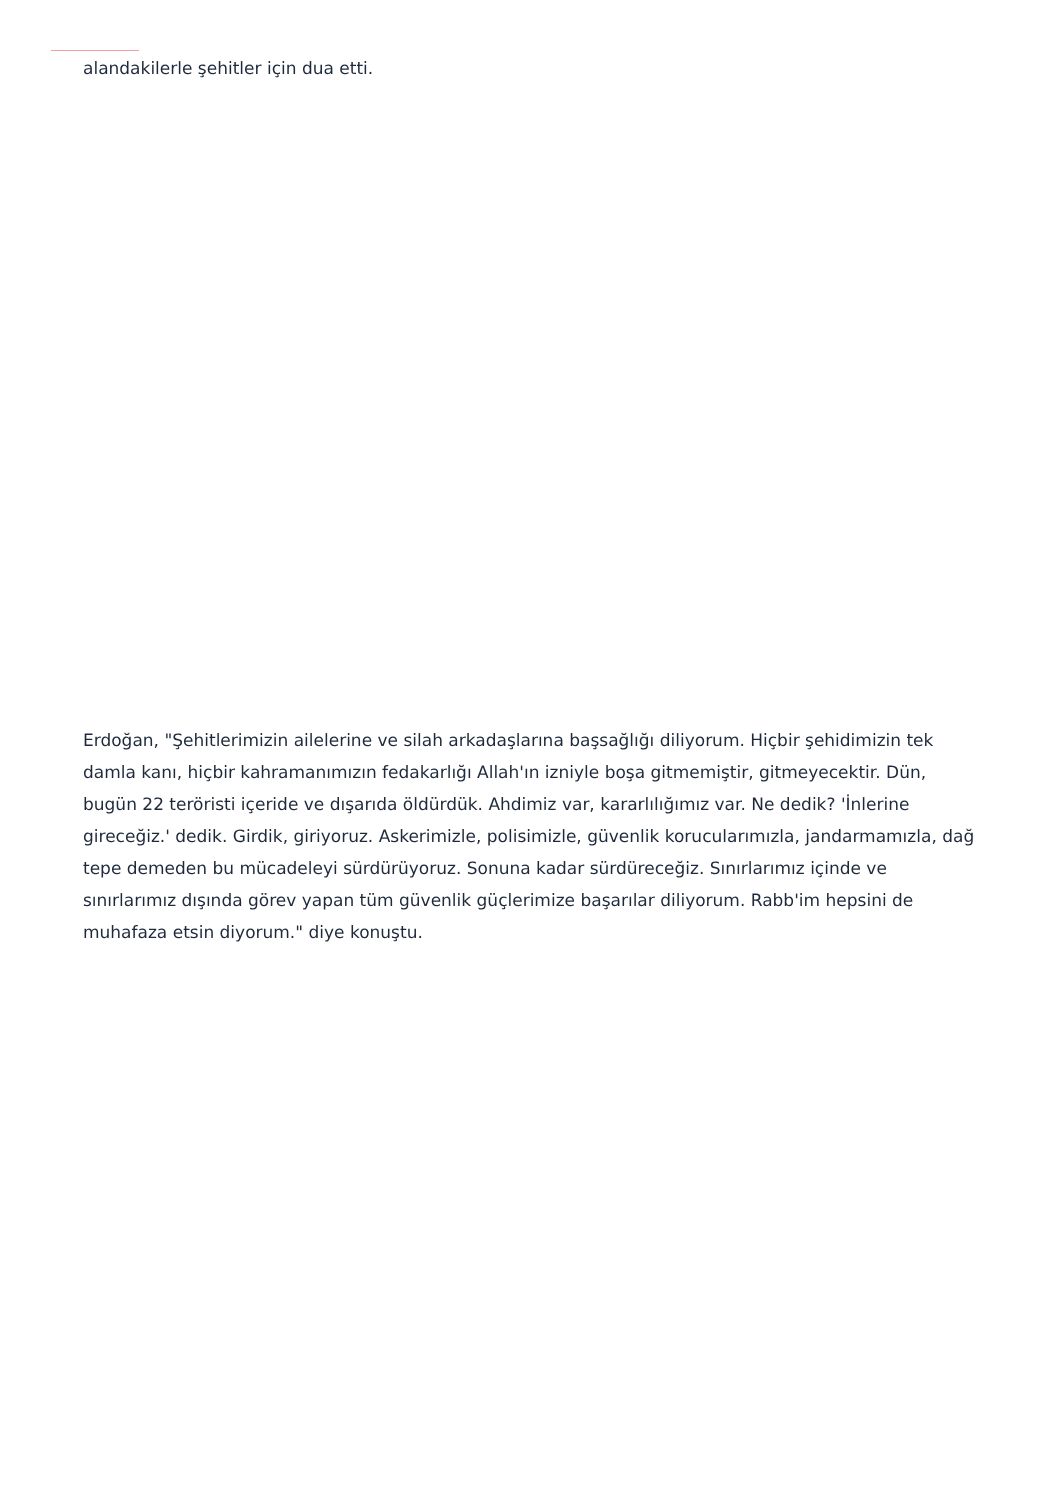alandakilerle şehitler için dua etti.
Erdoğan, "Şehitlerimizin ailelerine ve silah arkadaşlarına başsağlığı diliyorum. Hiçbir şehidimizin tek damla kanı, hiçbir kahramanımızın fedakarlığı Allah'ın izniyle boşa gitmemiştir, gitmeyecektir. Dün, bugün 22 teröristi içeride ve dışarıda öldürdük. Ahdimiz var, kararlılığımız var. Ne dedik? 'İnlerine gireceğiz.' dedik. Girdik, giriyoruz. Askerimizle, polisimizle, güvenlik korucularımızla, jandarmamızla, dağ tepe demeden bu mücadeleyi sürdürüyoruz. Sonuna kadar sürdüreceğiz. Sınırlarımız içinde ve sınırlarımız dışında görev yapan tüm güvenlik güçlerimize başarılar diliyorum. Rabb'im hepsini de muhafaza etsin diyorum." diye konuştu.